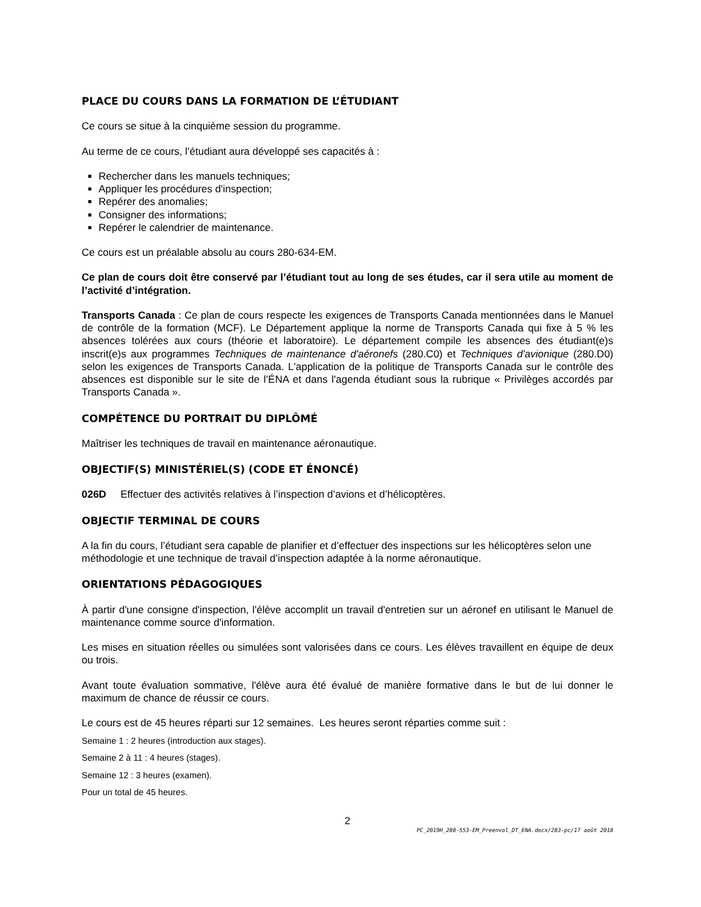PLACE DU COURS DANS LA FORMATION DE L’ÉTUDIANT
Ce cours se situe à la cinquième session du programme.
Au terme de ce cours, l’étudiant aura développé ses capacités à :
Rechercher dans les manuels techniques;
Appliquer les procédures d'inspection;
Repérer des anomalies;
Consigner des informations;
Repérer le calendrier de maintenance.
Ce cours est un préalable absolu au cours 280-634-EM.
Ce plan de cours doit être conservé par l’étudiant tout au long de ses études, car il sera utile au moment de l’activité d’intégration.
Transports Canada : Ce plan de cours respecte les exigences de Transports Canada mentionnées dans le Manuel de contrôle de la formation (MCF). Le Département applique la norme de Transports Canada qui fixe à 5 % les absences tolérées aux cours (théorie et laboratoire). Le département compile les absences des étudiant(e)s inscrit(e)s aux programmes Techniques de maintenance d'aéronefs (280.C0) et Techniques d'avionique (280.D0) selon les exigences de Transports Canada. L'application de la politique de Transports Canada sur le contrôle des absences est disponible sur le site de l’ÉNA et dans l'agenda étudiant sous la rubrique « Privilèges accordés par Transports Canada ».
COMPÉTENCE DU PORTRAIT DU DIPLÔMÉ
Maîtriser les techniques de travail en maintenance aéronautique.
OBJECTIF(S) MINISTÉRIEL(S) (CODE ET ÉNONCÉ)
026D Effectuer des activités relatives à l’inspection d’avions et d’hélicoptères.
OBJECTIF TERMINAL DE COURS
A la fin du cours, l’étudiant sera capable de planifier et d’effectuer des inspections sur les hélicoptères selon une méthodologie et une technique de travail d’inspection adaptée à la norme aéronautique.
ORIENTATIONS PÉDAGOGIQUES
À partir d'une consigne d'inspection, l'élève accomplit un travail d'entretien sur un aéronef en utilisant le Manuel de maintenance comme source d'information.
Les mises en situation réelles ou simulées sont valorisées dans ce cours. Les élèves travaillent en équipe de deux ou trois.
Avant toute évaluation sommative, l'élève aura été évalué de manière formative dans le but de lui donner le maximum de chance de réussir ce cours.
Le cours est de 45 heures réparti sur 12 semaines. Les heures seront réparties comme suit :
Semaine 1 : 2 heures (introduction aux stages).
Semaine 2 à 11 : 4 heures (stages).
Semaine 12 : 3 heures (examen).
Pour un total de 45 heures.
2
PC_2019H_280-553-EM_Preenvol_DT_ENA.docx/283-pc/17 août 2018